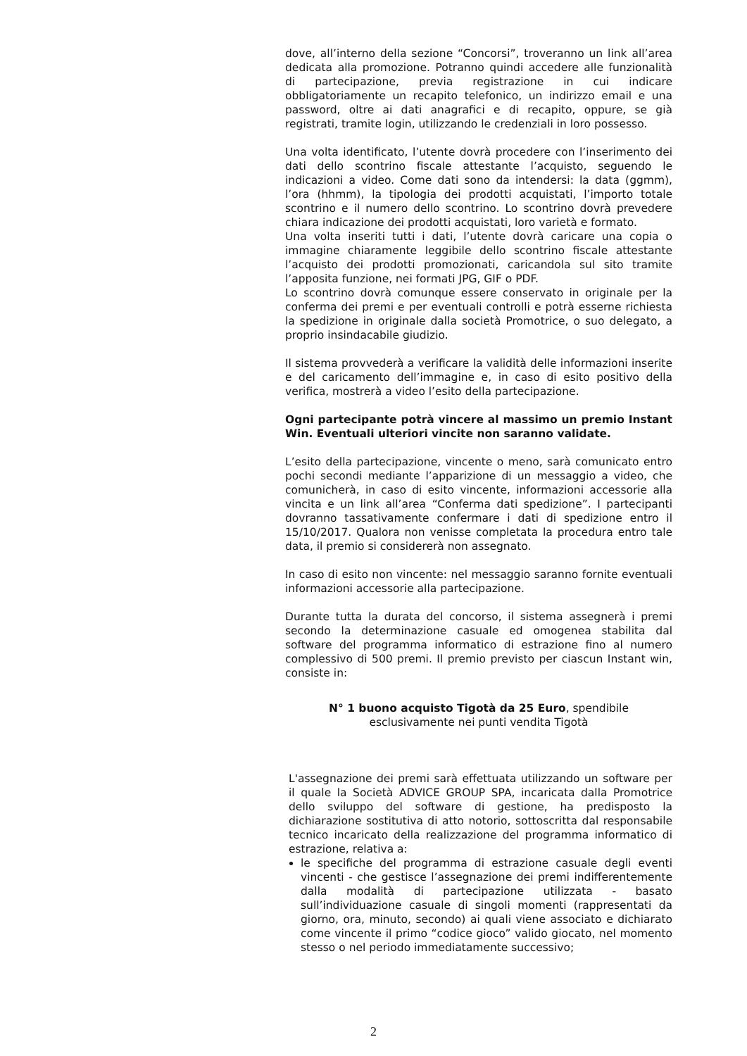dove, all’interno della sezione “Concorsi”, troveranno un link all’area dedicata alla promozione. Potranno quindi accedere alle funzionalità di partecipazione, previa registrazione in cui indicare obbligatoriamente un recapito telefonico, un indirizzo email e una password, oltre ai dati anagrafici e di recapito, oppure, se già registrati, tramite login, utilizzando le credenziali in loro possesso.
Una volta identificato, l’utente dovrà procedere con l’inserimento dei dati dello scontrino fiscale attestante l’acquisto, seguendo le indicazioni a video. Come dati sono da intendersi: la data (ggmm), l’ora (hhmm), la tipologia dei prodotti acquistati, l’importo totale scontrino e il numero dello scontrino. Lo scontrino dovrà prevedere chiara indicazione dei prodotti acquistati, loro varietà e formato.
Una volta inseriti tutti i dati, l’utente dovrà caricare una copia o immagine chiaramente leggibile dello scontrino fiscale attestante l’acquisto dei prodotti promozionati, caricandola sul sito tramite l’apposita funzione, nei formati JPG, GIF o PDF.
Lo scontrino dovrà comunque essere conservato in originale per la conferma dei premi e per eventuali controlli e potrà esserne richiesta la spedizione in originale dalla società Promotrice, o suo delegato, a proprio insindacabile giudizio.
Il sistema provvederà a verificare la validità delle informazioni inserite e del caricamento dell’immagine e, in caso di esito positivo della verifica, mostrerà a video l’esito della partecipazione.
Ogni partecipante potrà vincere al massimo un premio Instant Win. Eventuali ulteriori vincite non saranno validate.
L’esito della partecipazione, vincente o meno, sarà comunicato entro pochi secondi mediante l’apparizione di un messaggio a video, che comunicherà, in caso di esito vincente, informazioni accessorie alla vincita e un link all’area “Conferma dati spedizione”. I partecipanti dovranno tassativamente confermare i dati di spedizione entro il 15/10/2017. Qualora non venisse completata la procedura entro tale data, il premio si considererà non assegnato.
In caso di esito non vincente: nel messaggio saranno fornite eventuali informazioni accessorie alla partecipazione.
Durante tutta la durata del concorso, il sistema assegnerà i premi secondo la determinazione casuale ed omogenea stabilita dal software del programma informatico di estrazione fino al numero complessivo di 500 premi. Il premio previsto per ciascun Instant win, consiste in:
N° 1 buono acquisto Tigotà da 25 Euro, spendibile
esclusivamente nei punti vendita Tigotà
L'assegnazione dei premi sarà effettuata utilizzando un software per il quale la Società ADVICE GROUP SPA, incaricata dalla Promotrice dello sviluppo del software di gestione, ha predisposto la dichiarazione sostitutiva di atto notorio, sottoscritta dal responsabile tecnico incaricato della realizzazione del programma informatico di estrazione, relativa a:
le specifiche del programma di estrazione casuale degli eventi vincenti - che gestisce l’assegnazione dei premi indifferentemente dalla modalità di partecipazione utilizzata - basato sull’individuazione casuale di singoli momenti (rappresentati da giorno, ora, minuto, secondo) ai quali viene associato e dichiarato come vincente il primo “codice gioco” valido giocato, nel momento stesso o nel periodo immediatamente successivo;
2